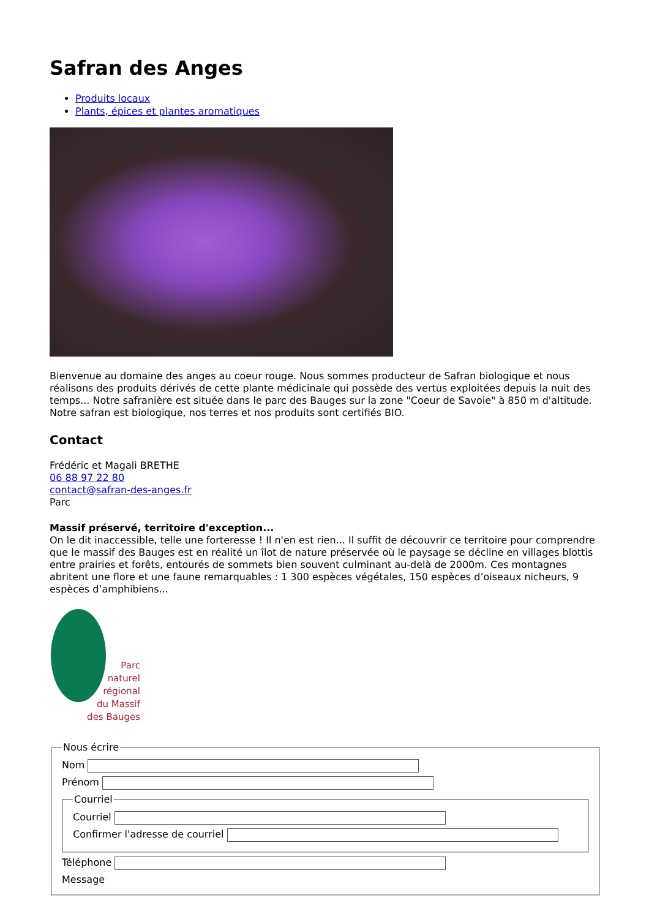Safran des Anges
Produits locaux
Plants, épices et plantes aromatiques
Bienvenue au domaine des anges au coeur rouge. Nous sommes producteur de Safran biologique et nous réalisons des produits dérivés de cette plante médicinale qui possède des vertus exploitées depuis la nuit des temps... Notre safranière est située dans le parc des Bauges sur la zone "Coeur de Savoie" à 850 m d'altitude. Notre safran est biologique, nos terres et nos produits sont certifiés BIO.
Contact
Frédéric et Magali BRETHE
06 88 97 22 80
contact@safran-des-anges.fr
Parc
Massif préservé, territoire d'exception...
On le dit inaccessible, telle une forteresse ! Il n'en est rien... Il suffit de découvrir ce territoire pour comprendre que le massif des Bauges est en réalité un îlot de nature préservée où le paysage se décline en villages blottis entre prairies et forêts, entourés de sommets bien souvent culminant au-delà de 2000m. Ces montagnes abritent une flore et une faune remarquables : 1 300 espèces végétales, 150 espèces d’oiseaux nicheurs, 9 espèces d’amphibiens...
Parc
naturel
régional
du Massif
des Bauges
Nous écrire
Nom
Prénom
Courriel
Courriel
Confirmer l'adresse de courriel
Téléphone
Message